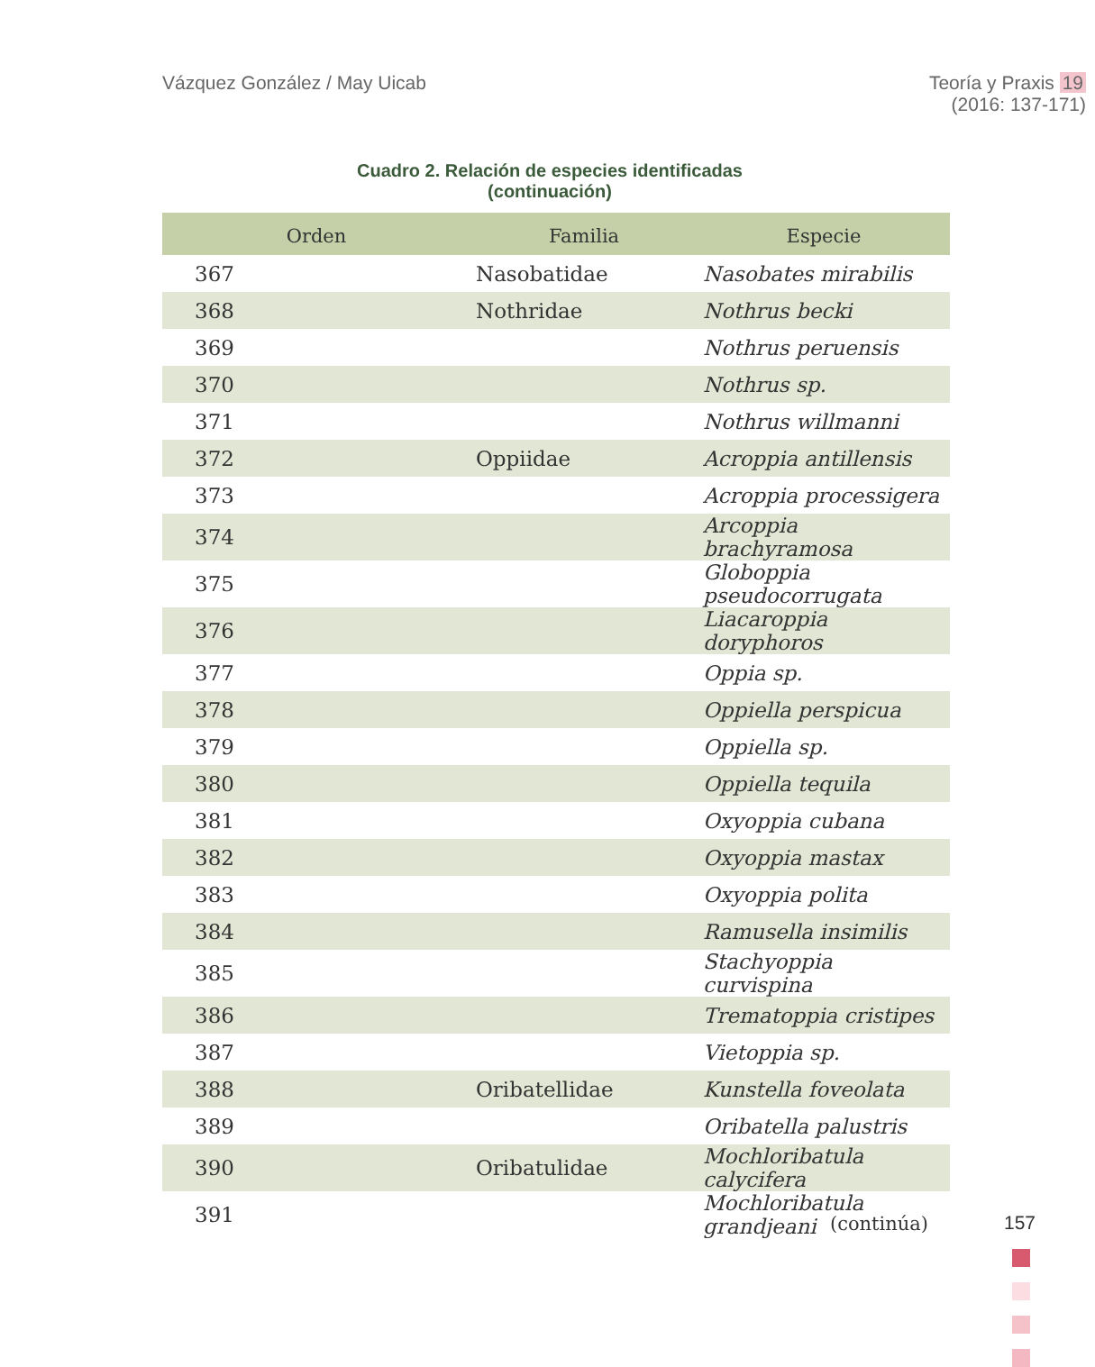Vázquez González / May Uicab Teoría y Praxis 19
(2016: 137-171)
Cuadro 2. Relación de especies identificadas
(continuación)
| Orden | Familia | Especie |
| --- | --- | --- |
| 367 | Nasobatidae | Nasobates mirabilis |
| 368 | Nothridae | Nothrus becki |
| 369 | | Nothrus peruensis |
| 370 | | Nothrus sp. |
| 371 | | Nothrus willmanni |
| 372 | Oppiidae | Acroppia antillensis |
| 373 | | Acroppia processigera |
| 374 | | Arcoppia brachyramosa |
| 375 | | Globoppia pseudocorrugata |
| 376 | | Liacaroppia doryphoros |
| 377 | | Oppia sp. |
| 378 | | Oppiella perspicua |
| 379 | | Oppiella sp. |
| 380 | | Oppiella tequila |
| 381 | | Oxyoppia cubana |
| 382 | | Oxyoppia mastax |
| 383 | | Oxyoppia polita |
| 384 | | Ramusella insimilis |
| 385 | | Stachyoppia curvispina |
| 386 | | Trematoppia cristipes |
| 387 | | Vietoppia sp. |
| 388 | Oribatellidae | Kunstella foveolata |
| 389 | | Oribatella palustris |
| 390 | Oribatulidae | Mochloribatula calycifera |
| 391 | | Mochloribatula grandjeani |
(continúa)
157